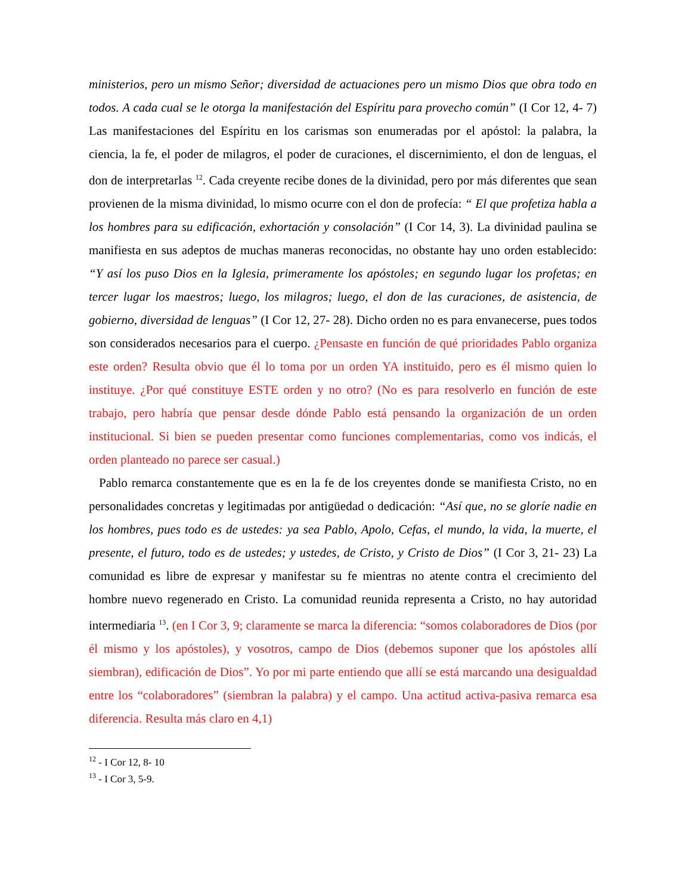ministerios, pero un mismo Señor; diversidad de actuaciones pero un mismo Dios que obra todo en todos. A cada cual se le otorga la manifestación del Espíritu para provecho común” (I Cor 12, 4- 7) Las manifestaciones del Espíritu en los carismas son enumeradas por el apóstol: la palabra, la ciencia, la fe, el poder de milagros, el poder de curaciones, el discernimiento, el don de lenguas, el don de interpretarlas <sup>12</sup>. Cada creyente recibe dones de la divinidad, pero por más diferentes que sean provienen de la misma divinidad, lo mismo ocurre con el don de profecía: “ El que profetiza habla a los hombres para su edificación, exhortación y consolación” (I Cor 14, 3). La divinidad paulina se manifiesta en sus adeptos de muchas maneras reconocidas, no obstante hay uno orden establecido: “Y así los puso Dios en la Iglesia, primeramente los apóstoles; en segundo lugar los profetas; en tercer lugar los maestros; luego, los milagros; luego, el don de las curaciones, de asistencia, de gobierno, diversidad de lenguas” (I Cor 12, 27- 28). Dicho orden no es para envanecerse, pues todos son considerados necesarios para el cuerpo. ¿Pensaste en función de qué prioridades Pablo organiza este orden? Resulta obvio que él lo toma por un orden YA instituido, pero es él mismo quien lo instituye. ¿Por qué constituye ESTE orden y no otro? (No es para resolverlo en función de este trabajo, pero habría que pensar desde dónde Pablo está pensando la organización de un orden institucional. Si bien se pueden presentar como funciones complementarias, como vos indicás, el orden planteado no parece ser casual.)
Pablo remarca constantemente que es en la fe de los creyentes donde se manifiesta Cristo, no en personalidades concretas y legitimadas por antigüedad o dedicación: “Así que, no se gloríe nadie en los hombres, pues todo es de ustedes: ya sea Pablo, Apolo, Cefas, el mundo, la vida, la muerte, el presente, el futuro, todo es de ustedes; y ustedes, de Cristo, y Cristo de Dios” (I Cor 3, 21- 23) La comunidad es libre de expresar y manifestar su fe mientras no atente contra el crecimiento del hombre nuevo regenerado en Cristo. La comunidad reunida representa a Cristo, no hay autoridad intermediaria <sup>13</sup>. (en I Cor 3, 9; claramente se marca la diferencia: “somos colaboradores de Dios (por él mismo y los apóstoles), y vosotros, campo de Dios (debemos suponer que los apóstoles allí siembran), edificación de Dios”. Yo por mi parte entiendo que allí se está marcando una desigualdad entre los “colaboradores” (siembran la palabra) y el campo. Una actitud activa-pasiva remarca esa diferencia. Resulta más claro en 4,1)
<sup>12</sup> - I Cor 12, 8- 10
<sup>13</sup> - I Cor 3, 5-9.